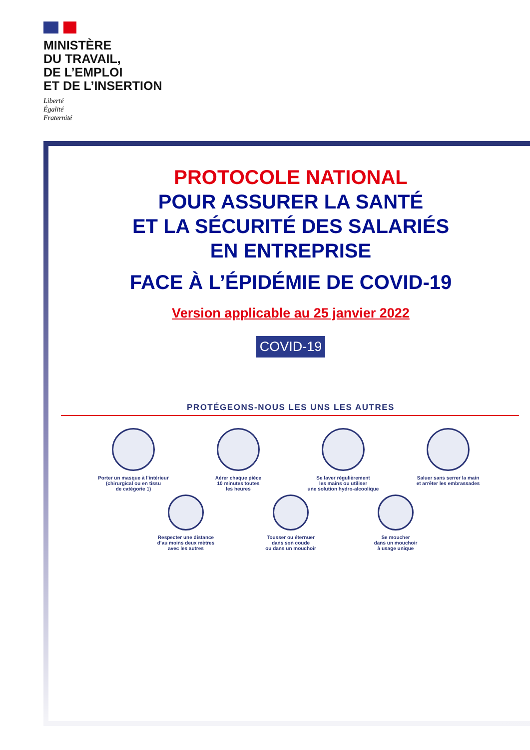MINISTÈRE
DU TRAVAIL,
DE L’EMPLOI
ET DE L’INSERTION
Liberté
Égalité
Fraternité
PROTOCOLE NATIONAL
POUR ASSURER LA SANTÉ
ET LA SÉCURITÉ DES SALARIÉS
EN ENTREPRISE
FACE À L’ÉPIDÉMIE DE COVID-19
Version applicable au 25 janvier 2022
COVID-19
PROTÉGEONS-NOUS LES UNS LES AUTRES
Porter un masque à l’intérieur
(chirurgical ou en tissu
de catégorie 1)
Aérer chaque pièce
10 minutes toutes
les heures
Se laver régulièrement
les mains ou utiliser
une solution hydro-alcoolique
Saluer sans serrer la main
et arrêter les embrassades
Respecter une distance
d’au moins deux mètres
avec les autres
Tousser ou éternuer
dans son coude
ou dans un mouchoir
Se moucher
dans un mouchoir
à usage unique